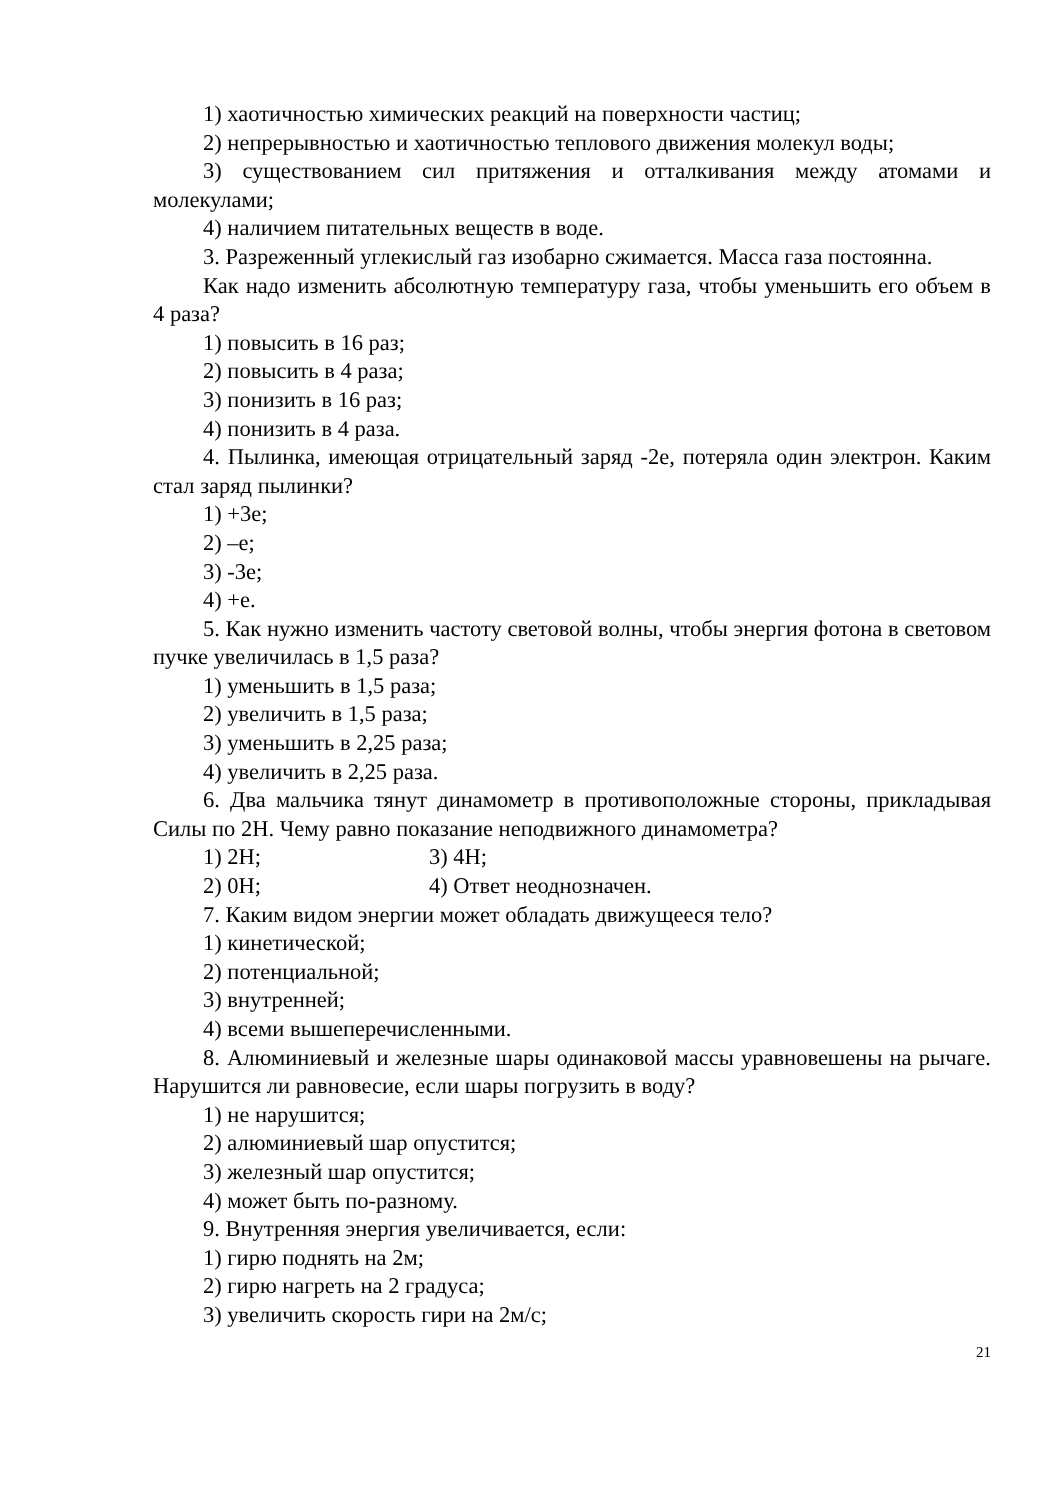1) хаотичностью химических реакций на поверхности частиц;
2) непрерывностью и хаотичностью теплового движения молекул воды;
3) существованием сил притяжения и отталкивания между атомами и молекулами;
4) наличием питательных веществ в воде.
3. Разреженный углекислый газ изобарно сжимается. Масса газа постоянна.
Как надо изменить абсолютную температуру газа, чтобы уменьшить его объем в 4 раза?
1) повысить в 16 раз;
2) повысить в 4 раза;
3) понизить в 16 раз;
4) понизить в 4 раза.
4. Пылинка, имеющая отрицательный заряд -2е, потеряла один электрон. Каким стал заряд пылинки?
1) +3е;
2) –е;
3) -3е;
4) +е.
5. Как нужно изменить частоту световой волны, чтобы энергия фотона в световом пучке увеличилась в 1,5 раза?
1) уменьшить в 1,5 раза;
2) увеличить в 1,5 раза;
3) уменьшить в 2,25 раза;
4) увеличить в 2,25 раза.
6. Два мальчика тянут динамометр в противоположные стороны, прикладывая Силы по 2Н. Чему равно показание неподвижного динамометра?
1) 2Н; 3) 4Н;
2) 0Н; 4) Ответ неоднозначен.
7. Каким видом энергии может обладать движущееся тело?
1) кинетической;
2) потенциальной;
3) внутренней;
4) всеми вышеперечисленными.
8. Алюминиевый и железные шары одинаковой массы уравновешены на рычаге. Нарушится ли равновесие, если шары погрузить в воду?
1) не нарушится;
2) алюминиевый шар опустится;
3) железный шар опустится;
4) может быть по-разному.
9. Внутренняя энергия увеличивается, если:
1) гирю поднять на 2м;
2) гирю нагреть на 2 градуса;
3) увеличить скорость гири на 2м/с;
21